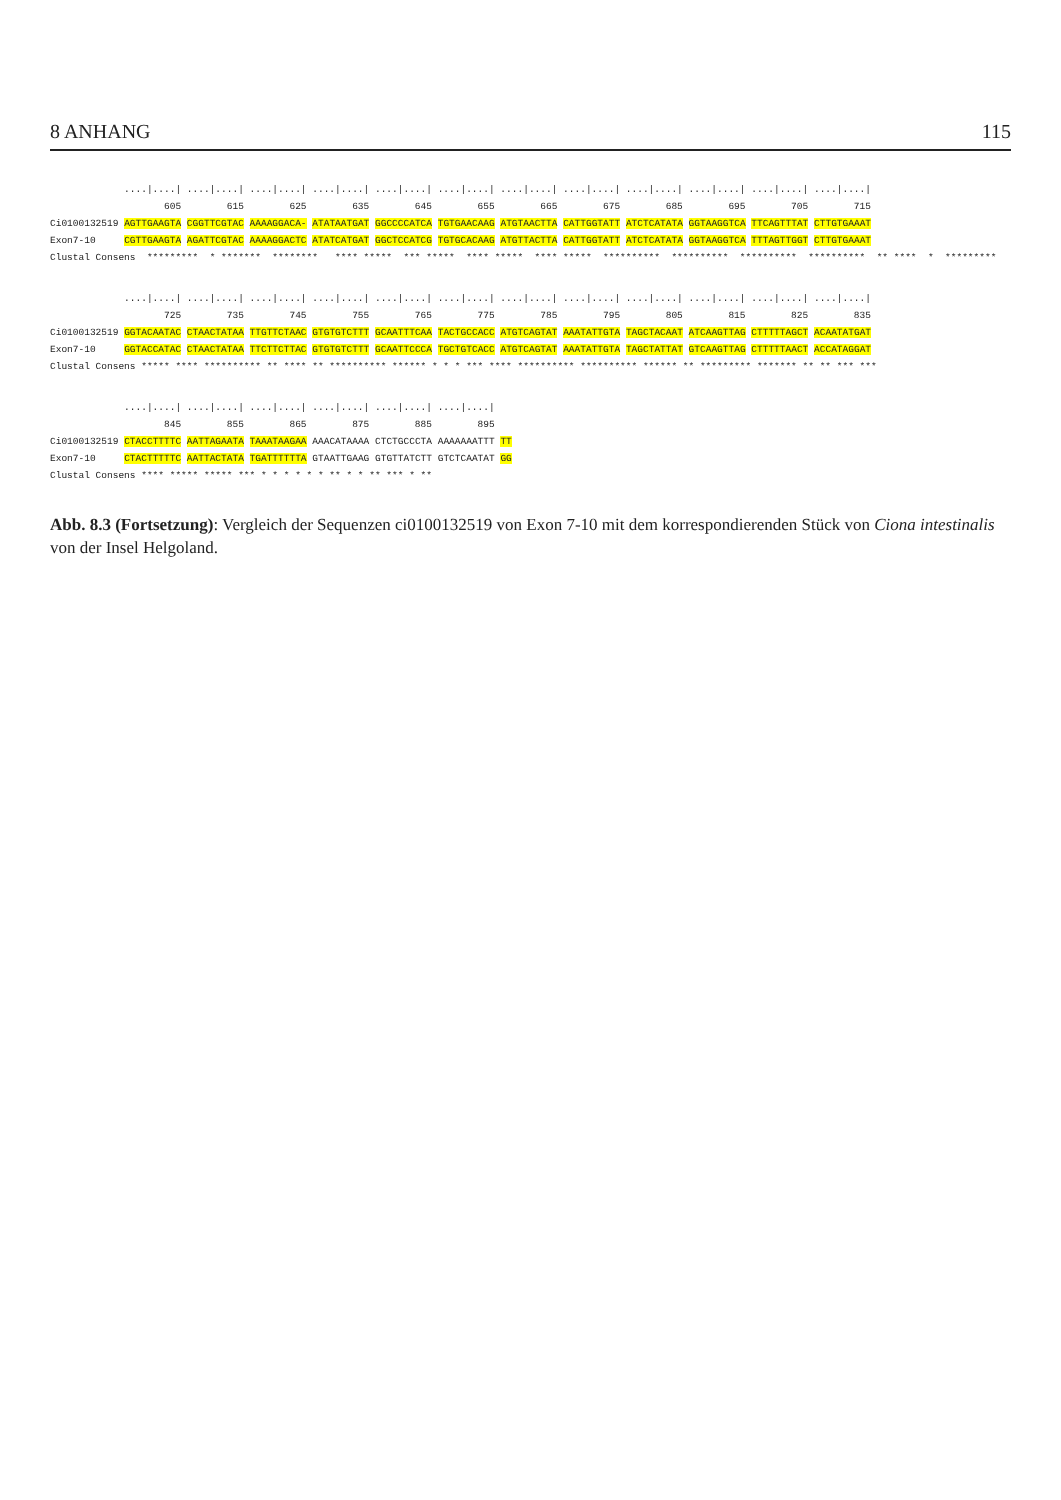8 ANHANG 115
             ....|....| ....|....| ....|....| ....|....| ....|....| ....|....| ....|....| ....|....| ....|....| ....|....| ....|....| ....|....|
                    605        615        625        635        645        655        665        675        685        695        705        715
Ci0100132519 AGTTGAAGTA CGGTTCGTAC AAAAGGACA- ATATAATGAT GGCCCCATCA TGTGAACAAG ATGTAACTTA CATTGGTATT ATCTCATATA GGTAAGGTCA TTCAGTTTAT CTTGTGAAAT
Exon7-10     CGTTGAAGTA AGATTCGTAC AAAAGGACTC ATATCATGAT GGCTCCATCG TGTGCACAAG ATGTTACTTA CATTGGTATT ATCTCATATA GGTAAGGTCA TTTAGTTGGT CTTGTGAAAT
Clustal Consens  *********  * *******  ********   **** *****  *** *****  **** *****  **** *****  **********  **********  **********  **********  ** ****  *  *********
             ....|....| ....|....| ....|....| ....|....| ....|....| ....|....| ....|....| ....|....| ....|....| ....|....| ....|....| ....|....|
                    725        735        745        755        765        775        785        795        805        815        825        835
Ci0100132519 GGTACAATAC CTAACTATAA TTGTTCTAAC GTGTGTCTTT GCAATTTCAA TACTGCCACC ATGTCAGTAT AAATATTGTA TAGCTACAAT ATCAAGTTAG CTTTTTAGCT ACAATATGAT
Exon7-10     GGTACCATAC CTAACTATAA TTCTTCTTAC GTGTGTCTTT GCAATTCCCA TGCTGTCACC ATGTCAGTAT AAATATTGTA TAGCTATTAT GTCAAGTTAG CTTTTTAACT ACCATAGGAT
Clustal Consens ***** **** ********** ** **** ** ********** ****** * * * *** **** ********** ********** ****** ** ********* ******* ** ** *** ***
             ....|....| ....|....| ....|....| ....|....| ....|....| ....|....|
                    845        855        865        875        885        895
Ci0100132519 CTACCTTTTC AATTAGAATA TAAATAAGAA AAACATAAAA CTCTGCCCTA AAAAAAATTT TT
Exon7-10     CTACTTTTTC AATTACTATA TGATTTTTTA GTAATTGAAG GTGTTATCTT GTCTCAATAT GG
Clustal Consens **** ***** ***** *** * * * * * * ** * * ** *** * **
Abb. 8.3 (Fortsetzung): Vergleich der Sequenzen ci0100132519 von Exon 7-10 mit dem korrespondierenden Stück von Ciona intestinalis von der Insel Helgoland.